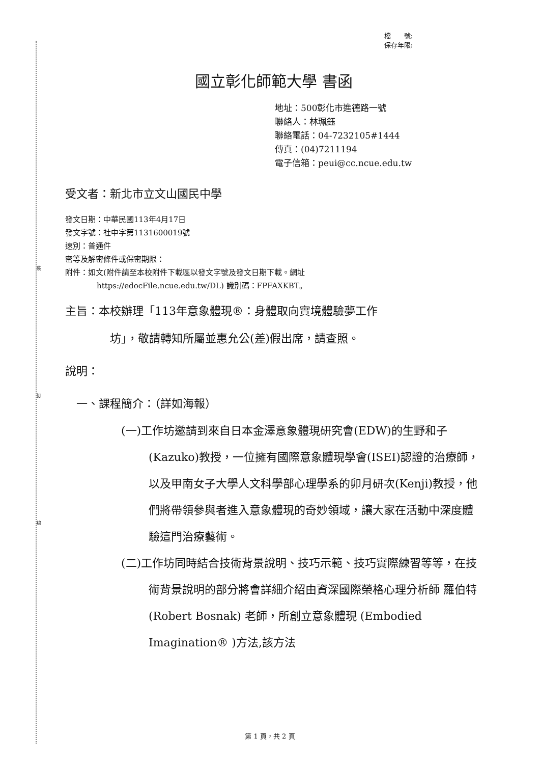裝
訂
線
檔　　號:
保存年限:
國立彰化師範大學 書函
地址：500彰化市進德路一號
聯絡人：林珮鈺
聯絡電話：04-7232105#1444
傳真：(04)7211194
電子信箱：peui@cc.ncue.edu.tw
受文者：新北市立文山國民中學
發文日期：中華民國113年4月17日
發文字號：社中字第1131600019號
速別：普通件
密等及解密條件或保密期限：
附件：如文(附件請至本校附件下載區以發文字號及發文日期下載。網址
https://edocFile.ncue.edu.tw/DL) 識別碼：FPFAXKBT。
主旨：本校辦理「113年意象體現®：身體取向實境體驗夢工作
坊」，敬請轉知所屬並惠允公(差)假出席，請查照。
說明：
一、課程簡介：（詳如海報）
(一)工作坊邀請到來自日本金澤意象體現研究會(EDW)的生野和子(Kazuko)教授，一位擁有國際意象體現學會(ISEI)認證的治療師，以及甲南女子大學人文科學部心理學系的卯月研次(Kenji)教授，他們將帶領參與者進入意象體現的奇妙領域，讓大家在活動中深度體驗這門治療藝術。
(二)工作坊同時結合技術背景說明、技巧示範、技巧實際練習等等，在技術背景說明的部分將會詳細介紹由資深國際榮格心理分析師 羅伯特 (Robert Bosnak) 老師，所創立意象體現 (Embodied Imagination® )方法,該方法
第 1 頁，共 2 頁